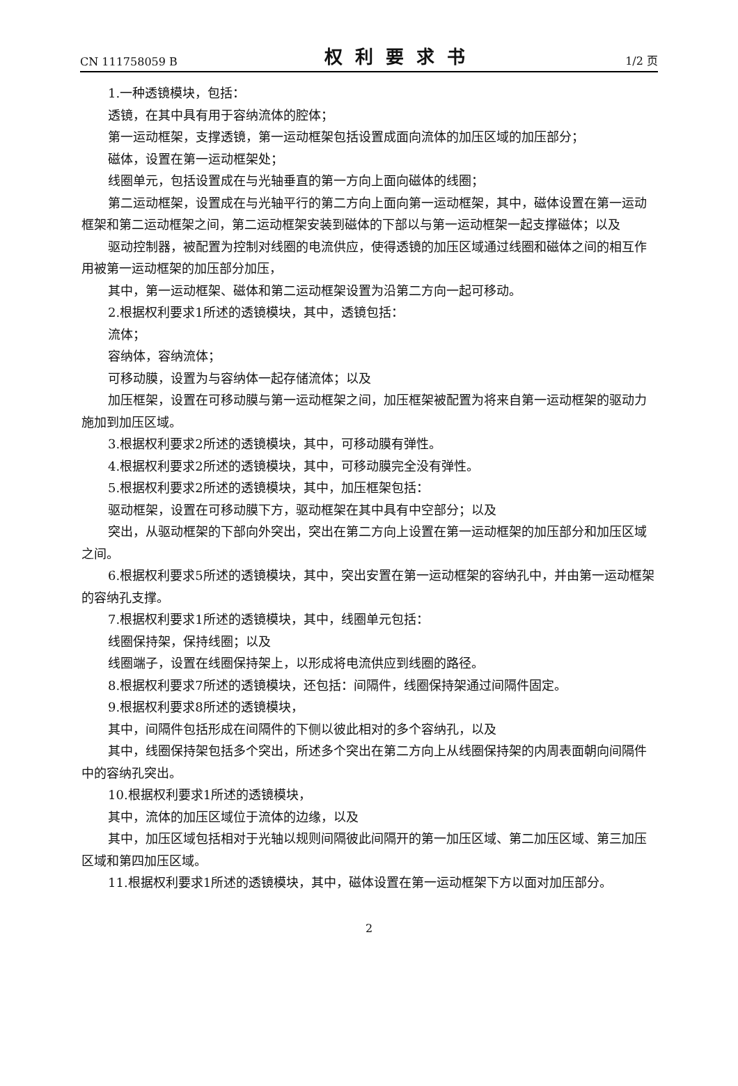CN 111758059 B 权利要求书 1/2 页
1.一种透镜模块，包括：
透镜，在其中具有用于容纳流体的腔体；
第一运动框架，支撑透镜，第一运动框架包括设置成面向流体的加压区域的加压部分；
磁体，设置在第一运动框架处；
线圈单元，包括设置成在与光轴垂直的第一方向上面向磁体的线圈；
第二运动框架，设置成在与光轴平行的第二方向上面向第一运动框架，其中，磁体设置在第一运动框架和第二运动框架之间，第二运动框架安装到磁体的下部以与第一运动框架一起支撑磁体；以及
驱动控制器，被配置为控制对线圈的电流供应，使得透镜的加压区域通过线圈和磁体之间的相互作用被第一运动框架的加压部分加压，
其中，第一运动框架、磁体和第二运动框架设置为沿第二方向一起可移动。
2.根据权利要求1所述的透镜模块，其中，透镜包括：
流体；
容纳体，容纳流体；
可移动膜，设置为与容纳体一起存储流体；以及
加压框架，设置在可移动膜与第一运动框架之间，加压框架被配置为将来自第一运动框架的驱动力施加到加压区域。
3.根据权利要求2所述的透镜模块，其中，可移动膜有弹性。
4.根据权利要求2所述的透镜模块，其中，可移动膜完全没有弹性。
5.根据权利要求2所述的透镜模块，其中，加压框架包括：
驱动框架，设置在可移动膜下方，驱动框架在其中具有中空部分；以及
突出，从驱动框架的下部向外突出，突出在第二方向上设置在第一运动框架的加压部分和加压区域之间。
6.根据权利要求5所述的透镜模块，其中，突出安置在第一运动框架的容纳孔中，并由第一运动框架的容纳孔支撑。
7.根据权利要求1所述的透镜模块，其中，线圈单元包括：
线圈保持架，保持线圈；以及
线圈端子，设置在线圈保持架上，以形成将电流供应到线圈的路径。
8.根据权利要求7所述的透镜模块，还包括：间隔件，线圈保持架通过间隔件固定。
9.根据权利要求8所述的透镜模块，
其中，间隔件包括形成在间隔件的下侧以彼此相对的多个容纳孔，以及
其中，线圈保持架包括多个突出，所述多个突出在第二方向上从线圈保持架的内周表面朝向间隔件中的容纳孔突出。
10.根据权利要求1所述的透镜模块，
其中，流体的加压区域位于流体的边缘，以及
其中，加压区域包括相对于光轴以规则间隔彼此间隔开的第一加压区域、第二加压区域、第三加压区域和第四加压区域。
11.根据权利要求1所述的透镜模块，其中，磁体设置在第一运动框架下方以面对加压部分。
2